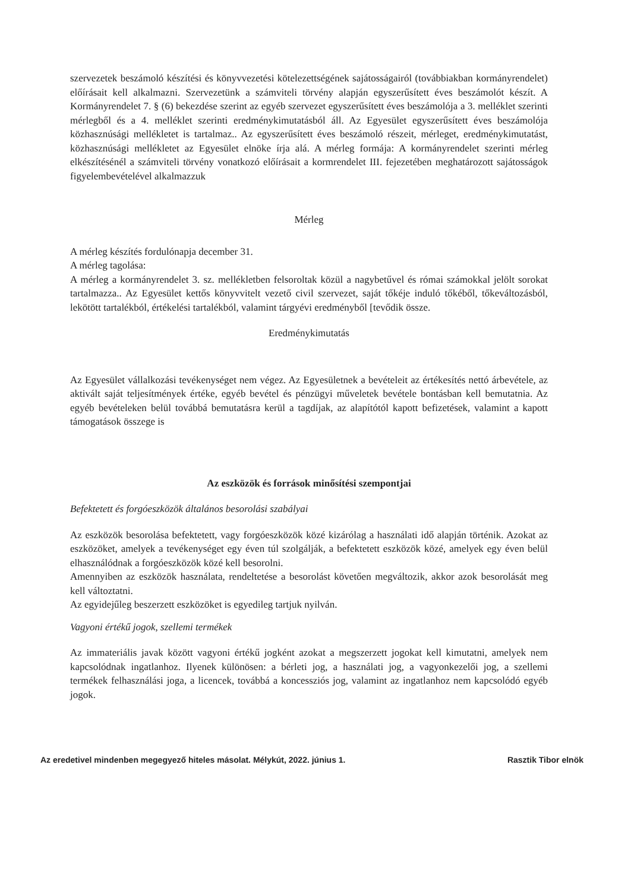szervezetek beszámoló készítési és könyvvezetési kötelezettségének sajátosságairól (továbbiakban kormányrendelet) előírásait kell alkalmazni. Szervezetünk a számviteli törvény alapján egyszerűsített éves beszámolót készít. A Kormányrendelet 7. § (6) bekezdése szerint az egyéb szervezet egyszerűsített éves beszámolója a 3. melléklet szerinti mérlegből és a 4. melléklet szerinti eredménykimutatásból áll. Az Egyesület egyszerűsített éves beszámolója közhasznúsági mellékletet is tartalmaz.. Az egyszerűsített éves beszámoló részeit, mérleget, eredménykimutatást, közhasznúsági mellékletet az Egyesület elnöke írja alá. A mérleg formája: A kormányrendelet szerinti mérleg elkészítésénél a számviteli törvény vonatkozó előírásait a kormrendelet III. fejezetében meghatározott sajátosságok figyelembevételével alkalmazzuk
Mérleg
A mérleg készítés fordulónapja december 31.
A mérleg tagolása:
A mérleg a kormányrendelet 3. sz. mellékletben felsoroltak közül a nagybetűvel és római számokkal jelölt sorokat tartalmazza.. Az Egyesület kettős könyvvitelt vezető civil szervezet, saját tőkéje induló tőkéből, tőkeváltozásból, lekötött tartalékból, értékelési tartalékból, valamint tárgyévi eredményből [tevődik össze.
Eredménykimutatás
Az Egyesület vállalkozási tevékenységet nem végez. Az Egyesületnek a bevételeit az értékesítés nettó árbevétele, az aktivált saját teljesítmények értéke, egyéb bevétel és pénzügyi műveletek bevétele bontásban kell bemutatnia. Az egyéb bevételeken belül továbbá bemutatásra kerül a tagdíjak, az alapítótól kapott befizetések, valamint a kapott támogatások összege is
Az eszközök és források minősítési szempontjai
Befektetett és forgóeszközök általános besorolási szabályai
Az eszközök besorolása befektetett, vagy forgóeszközök közé kizárólag a használati idő alapján történik. Azokat az eszközöket, amelyek a tevékenységet egy éven túl szolgálják, a befektetett eszközök közé, amelyek egy éven belül elhasználódnak a forgóeszközök közé kell besorolni.
Amennyiben az eszközök használata, rendeltetése a besorolást követően megváltozik, akkor azok besorolását meg kell változtatni.
Az egyidejűleg beszerzett eszközöket is egyedileg tartjuk nyilván.
Vagyoni értékű jogok, szellemi termékek
Az immateriális javak között vagyoni értékű jogként azokat a megszerzett jogokat kell kimutatni, amelyek nem kapcsolódnak ingatlanhoz. Ilyenek különösen: a bérleti jog, a használati jog, a vagyonkezelői jog, a szellemi termékek felhasználási joga, a licencek, továbbá a koncessziós jog, valamint az ingatlanhoz nem kapcsolódó egyéb jogok.
Az eredetivel mindenben megegyező hiteles másolat. Mélykút, 2022. június 1. Rasztik Tibor elnök